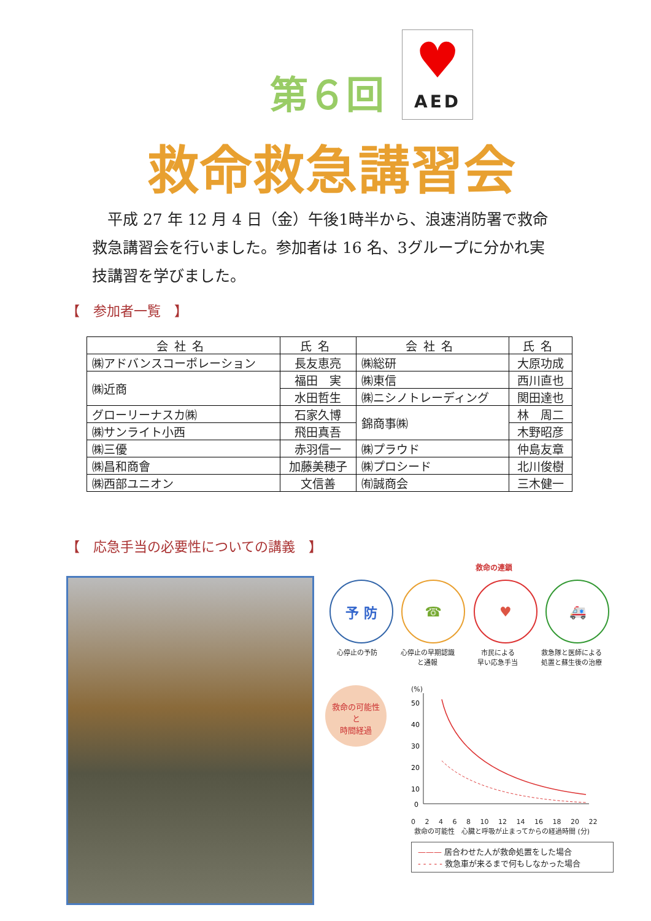第６回
♥
AED
救命救急講習会
　平成 27 年 12 月 4 日（金）午後1時半から、浪速消防署で救命救急講習会を行いました。参加者は 16 名、3グループに分かれ実技講習を学びました。
【　参加者一覧　】
| 会社名 | 氏名 | 会社名 | 氏名 |
| --- | --- | --- | --- |
| ㈱アドバンスコーポレーション | 長友恵亮 | ㈱総研 | 大原功成 |
| ㈱近商 | 福田 実 | ㈱東信 | 西川直也 |
| | 水田哲生 | ㈱ニシノトレーディング | 関田達也 |
| グローリーナスカ㈱ | 石家久博 | 錦商事㈱ | 林 周二 |
| ㈱サンライト小西 | 飛田真吾 | | 木野昭彦 |
| ㈱三優 | 赤羽信一 | ㈱プラウド | 仲島友章 |
| ㈱昌和商會 | 加藤美穂子 | ㈱プロシード | 北川俊樹 |
| ㈱西部ユニオン | 文信善 | ㈲誠商会 | 三木健一 |
【　応急手当の必要性についての講義　】
救命の連鎖
予 防 ☎ ♥ 🚑
心停止の予防 心停止の早期認識
と通報 市民による
早い応急手当 救急隊と医師による
処置と蘇生後の治療
救命の可能性
と
時間経過
(%)
50
40
30
20
10
0
0 2 4 6 8 10 12 14 16 18 20 22
救命の可能性　心臓と呼吸が止まってからの経過時間 (分)
——— 居合わせた人が救命処置をした場合
- - - - - 救急車が来るまで何もしなかった場合